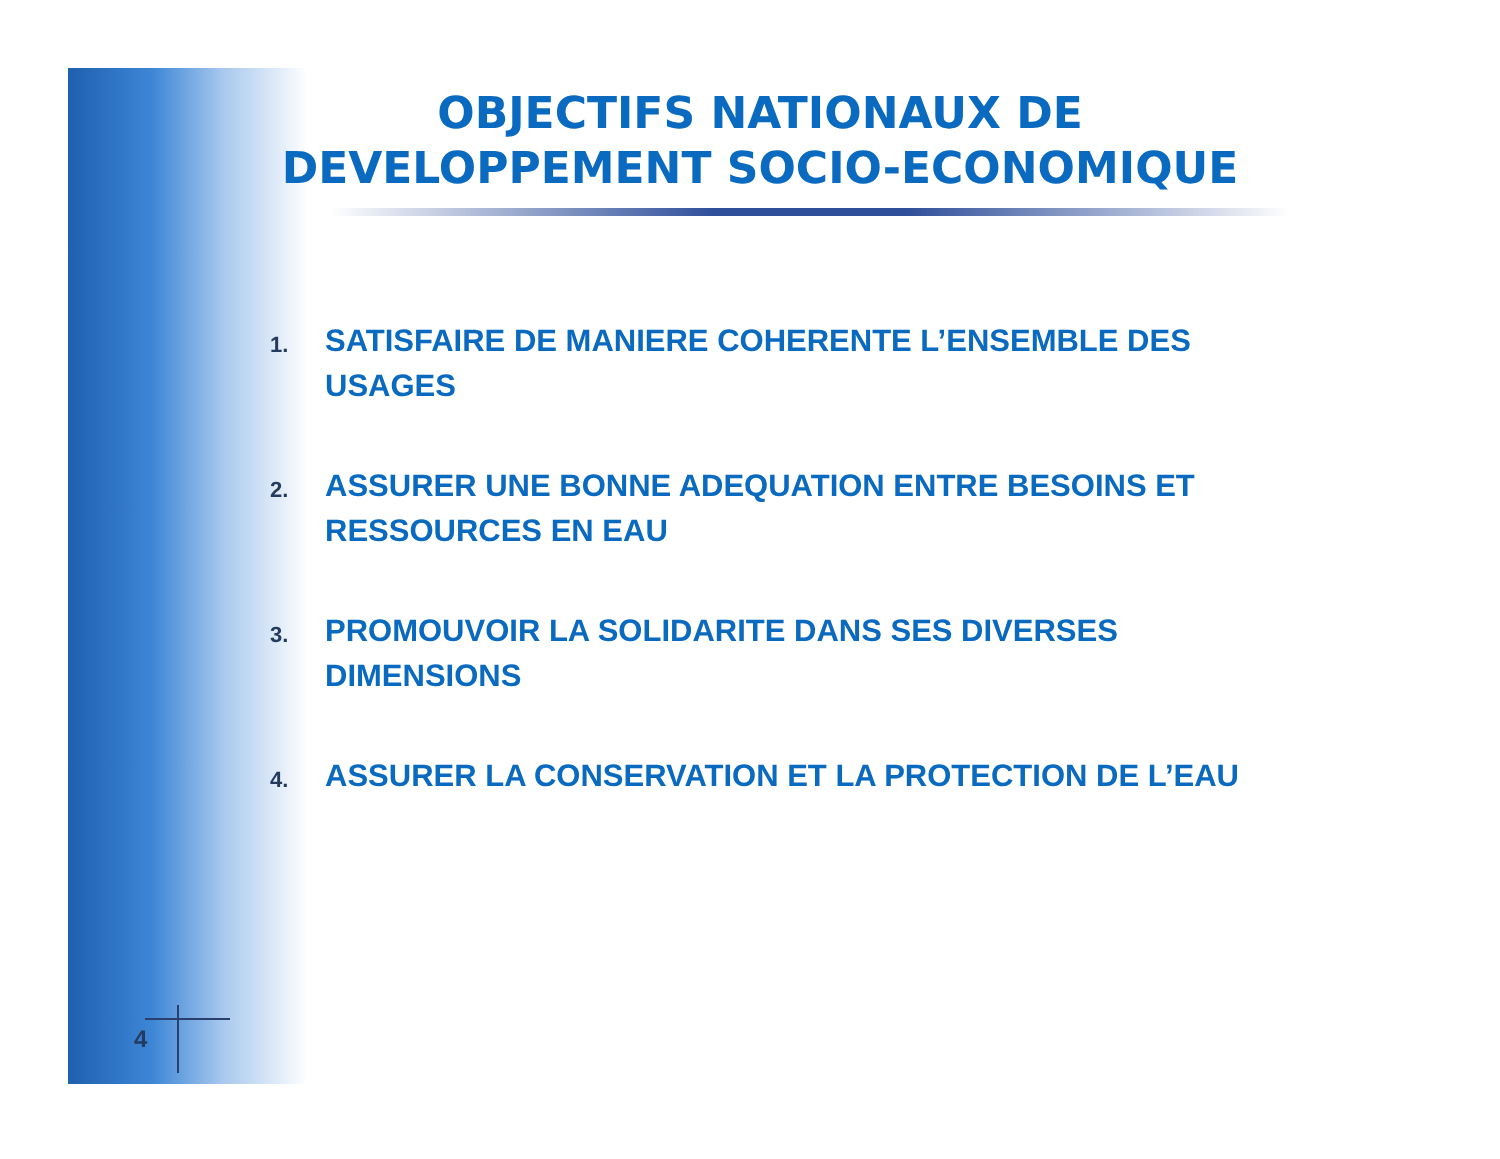OBJECTIFS NATIONAUX DE DEVELOPPEMENT SOCIO-ECONOMIQUE
1.
SATISFAIRE DE MANIERE COHERENTE L’ENSEMBLE DES USAGES
2.
ASSURER UNE BONNE ADEQUATION ENTRE BESOINS ET RESSOURCES EN EAU
3.
PROMOUVOIR LA SOLIDARITE DANS SES DIVERSES DIMENSIONS
4.
ASSURER LA CONSERVATION ET LA PROTECTION DE L’EAU
4